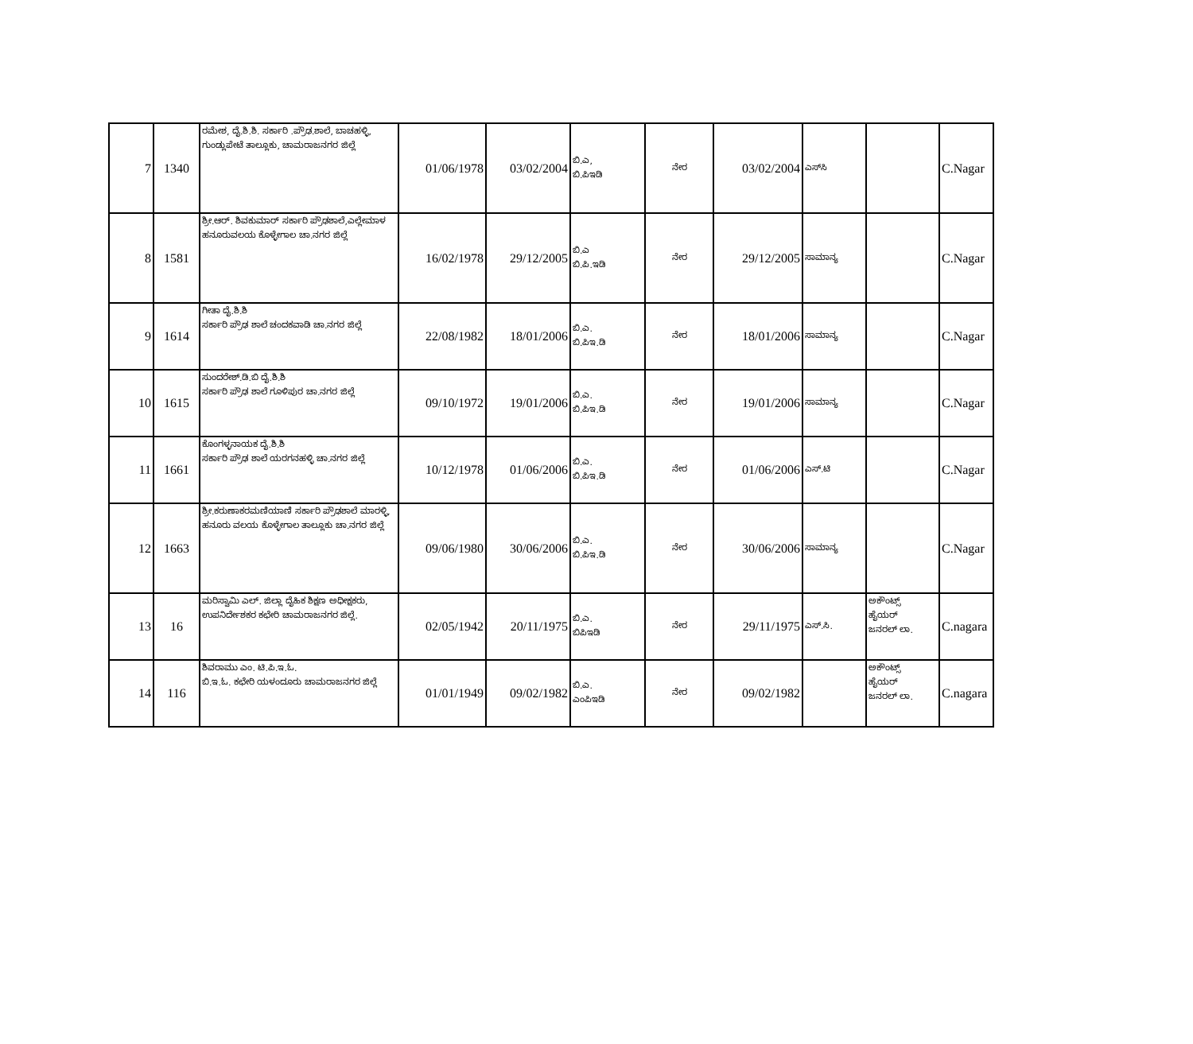| 7 | 1340 | ರಮೇಶ, ದೈ.ಶಿ.ಶಿ. ಸರ್ಕಾರಿ .ಪ್ರೌಢ.ಶಾಲೆ, ಬಾಚಹಳ್ಳಿ, ಗುಂಡ್ಲುಪೇಟೆ ತಾಲ್ಲೂಕು, ಚಾಮರಾಜನಗರ ಜಿಲ್ಲೆ | 01/06/1978 | 03/02/2004 | ಬಿ.ಎ, ಬಿ.ಪಿಇಡಿ | ನೇರ | 03/02/2004 | ಎಸ್‌ಸಿ | | C.Nagar |
| 8 | 1581 | ಶ್ರೀ.ಆರ್. ಶಿವಕುಮಾರ್ ಸರ್ಕಾರಿ ಪ್ರೌಢಶಾಲೆ,ಎಲ್ಲೇಮಾಳ ಹನೂರುವಲಯ ಕೊಳ್ಳೇಗಾಲ ಚಾ.ನಗರ ಜಿಲ್ಲೆ | 16/02/1978 | 29/12/2005 | ಬಿ.ಎ ಬಿ.ಪಿ.ಇಡಿ | ನೇರ | 29/12/2005 | ಸಾಮಾನ್ಯ | | C.Nagar |
| 9 | 1614 | ಗೀತಾ ದೈ.ಶಿ.ಶಿ ಸರ್ಕಾರಿ ಪ್ರೌಢ ಶಾಲೆ ಚಂದಕವಾಡಿ ಚಾ.ನಗರ ಜಿಲ್ಲೆ | 22/08/1982 | 18/01/2006 | ಬಿ.ಎ. ಬಿ.ಪಿಇ.ಡಿ | ನೇರ | 18/01/2006 | ಸಾಮಾನ್ಯ | | C.Nagar |
| 10 | 1615 | ಸುಂದರೇಶ್.ಡಿ.ಬಿ ದೈ.ಶಿ.ಶಿ ಸರ್ಕಾರಿ ಪ್ರೌಢ ಶಾಲೆ ಗೂಳಿಪುರ ಚಾ.ನಗರ ಜಿಲ್ಲೆ | 09/10/1972 | 19/01/2006 | ಬಿ.ಎ. ಬಿ.ಪಿಇ.ಡಿ | ನೇರ | 19/01/2006 | ಸಾಮಾನ್ಯ | | C.Nagar |
| 11 | 1661 | ಕೊಂಗಳ್ಳನಾಯಕ ದೈ.ಶಿ.ಶಿ ಸರ್ಕಾರಿ ಪ್ರೌಢ ಶಾಲೆ ಯರಗನಹಳ್ಳಿ ಚಾ.ನಗರ ಜಿಲ್ಲೆ | 10/12/1978 | 01/06/2006 | ಬಿ.ಎ. ಬಿ.ಪಿಇ.ಡಿ | ನೇರ | 01/06/2006 | ಎಸ್.ಟಿ | | C.Nagar |
| 12 | 1663 | ಶ್ರೀ.ಕರುಣಾಕರಮಣಿಯಾಣಿ ಸರ್ಕಾರಿ ಪ್ರೌಢಶಾಲೆ ಮಾರಳ್ಳಿ, ಹನೂರು ವಲಯ ಕೊಳ್ಳೇಗಾಲ ತಾಲ್ಲೂಕು ಚಾ.ನಗರ ಜಿಲ್ಲೆ | 09/06/1980 | 30/06/2006 | ಬಿ.ಎ. ಬಿ.ಪಿಇ.ಡಿ | ನೇರ | 30/06/2006 | ಸಾಮಾನ್ಯ | | C.Nagar |
| 13 | 16 | ಮರಿಸ್ವಾಮಿ ಎಲ್. ಜಿಲ್ಲಾ ದೈಹಿಕ ಶಿಕ್ಷಣ ಅಧೀಕ್ಷಕರು, ಉಪನಿರ್ದೇಶಕರ ಕಛೇರಿ ಚಾಮರಾಜನಗರ ಜಿಲ್ಲೆ. | 02/05/1942 | 20/11/1975 | ಬಿ.ಎ. ಬಿಪಿಇಡಿ | ನೇರ | 29/11/1975 | ಎಸ್.ಸಿ. | ಅಕೌಂಟ್ಸ್ ಹೈಯರ್ ಜನರಲ್ ಲಾ. | C.nagara |
| 14 | 116 | ಶಿವರಾಮು ಎಂ. ಟಿ.ಪಿ.ಇ.ಓ. ಬಿ.ಇ.ಓ. ಕಛೇರಿ ಯಳಂದೂರು ಚಾಮರಾಜನಗರ ಜಿಲ್ಲೆ | 01/01/1949 | 09/02/1982 | ಬಿ.ಎ. ಎಂಪಿಇಡಿ | ನೇರ | 09/02/1982 | | ಅಕೌಂಟ್ಸ್ ಹೈಯರ್ ಜನರಲ್ ಲಾ. | C.nagara |